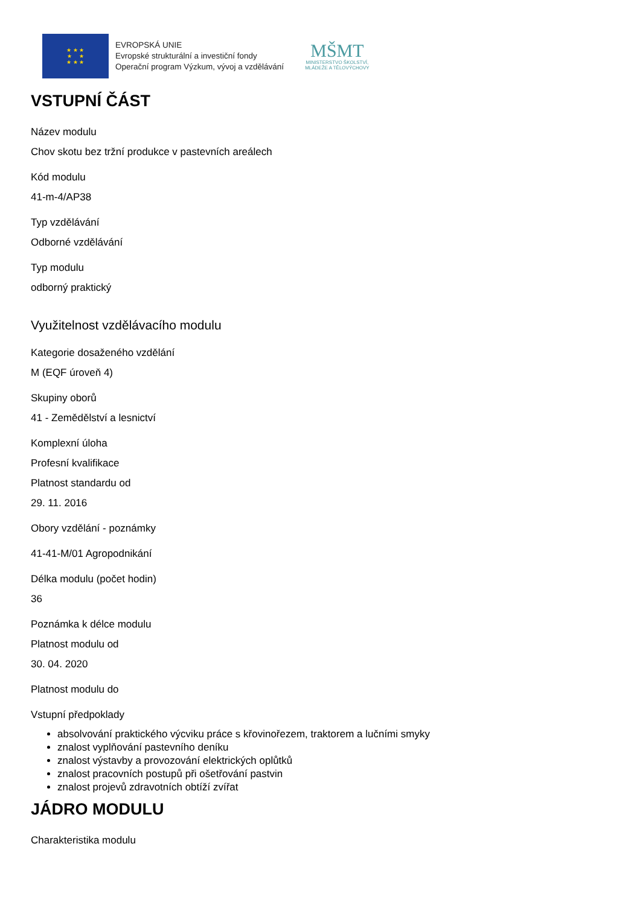★ ★ ★
★ ★
★ ★ ★
EVROPSKÁ UNIE
Evropské strukturální a investiční fondy
Operační program Výzkum, vývoj a vzdělávání
MŠMT
MINISTERSTVO ŠKOLSTVÍ,
MLÁDEŽE A TĚLOVÝCHOVY
VSTUPNÍ ČÁST
Název modulu
Chov skotu bez tržní produkce v pastevních areálech
Kód modulu
41-m-4/AP38
Typ vzdělávání
Odborné vzdělávání
Typ modulu
odborný praktický
Využitelnost vzdělávacího modulu
Kategorie dosaženého vzdělání
M (EQF úroveň 4)
Skupiny oborů
41 - Zemědělství a lesnictví
Komplexní úloha
Profesní kvalifikace
Platnost standardu od
29. 11. 2016
Obory vzdělání - poznámky
41-41-M/01 Agropodnikání
Délka modulu (počet hodin)
36
Poznámka k délce modulu
Platnost modulu od
30. 04. 2020
Platnost modulu do
Vstupní předpoklady
absolvování praktického výcviku práce s křovinořezem, traktorem a lučními smyky
znalost vyplňování pastevního deníku
znalost výstavby a provozování elektrických oplůtků
znalost pracovních postupů při ošetřování pastvin
znalost projevů zdravotních obtíží zvířat
JÁDRO MODULU
Charakteristika modulu